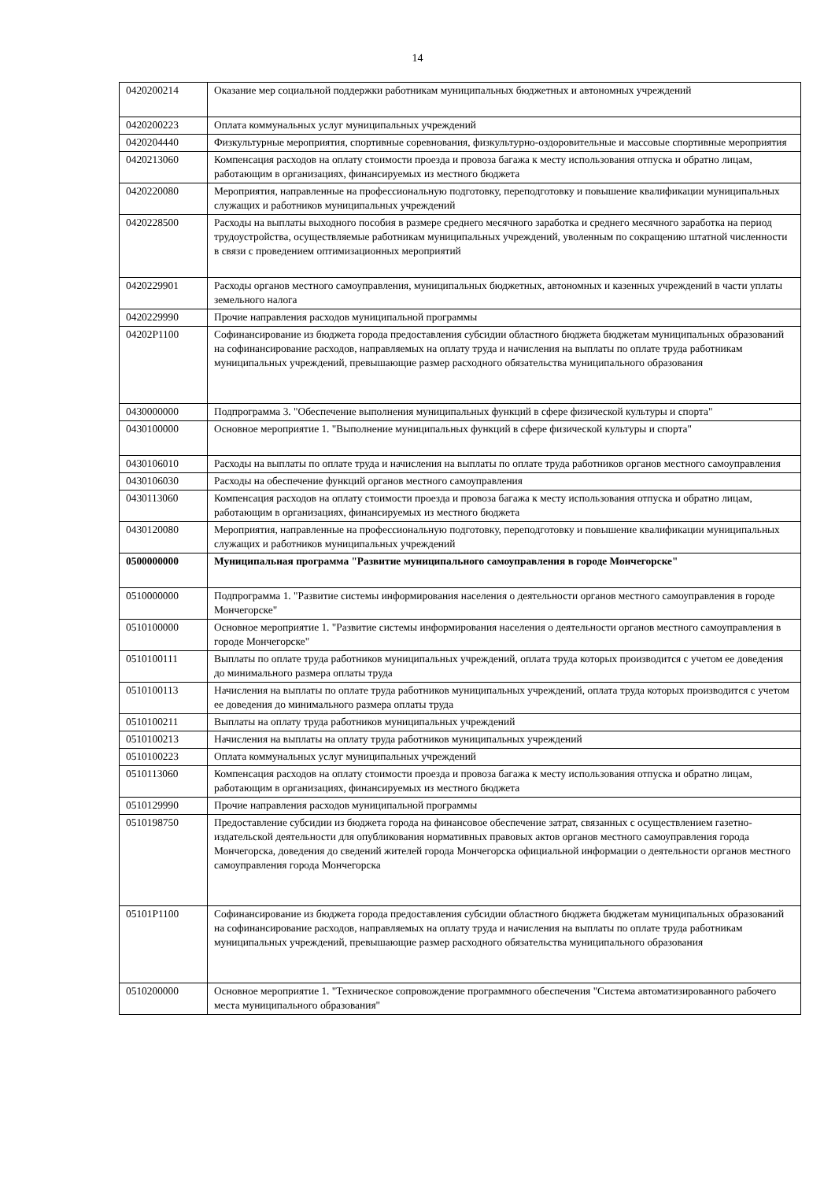14
| 0420200214 | Оказание мер социальной поддержки работникам муниципальных бюджетных и автономных учреждений |
| 0420200223 | Оплата коммунальных услуг муниципальных учреждений |
| 0420204440 | Физкультурные мероприятия, спортивные соревнования, физкультурно-оздоровительные и массовые спортивные мероприятия |
| 0420213060 | Компенсация расходов на оплату стоимости проезда и провоза багажа к месту использования отпуска и обратно лицам, работающим в организациях, финансируемых из местного бюджета |
| 0420220080 | Мероприятия, направленные на профессиональную подготовку, переподготовку и повышение квалификации муниципальных служащих и работников муниципальных учреждений |
| 0420228500 | Расходы на выплаты выходного пособия в размере среднего месячного заработка и среднего месячного заработка на период трудоустройства, осуществляемые работникам муниципальных учреждений, уволенным по сокращению штатной численности в связи с проведением оптимизационных мероприятий |
| 0420229901 | Расходы органов местного самоуправления, муниципальных бюджетных, автономных и казенных учреждений в части уплаты земельного налога |
| 0420229990 | Прочие направления расходов муниципальной программы |
| 04202P1100 | Софинансирование из бюджета города предоставления субсидии областного бюджета бюджетам муниципальных образований на софинансирование расходов, направляемых на оплату труда и начисления на выплаты по оплате труда работникам муниципальных учреждений, превышающие размер расходного обязательства муниципального образования |
| 0430000000 | Подпрограмма 3. "Обеспечение выполнения муниципальных функций в сфере физической культуры и спорта" |
| 0430100000 | Основное мероприятие 1. "Выполнение муниципальных функций в сфере физической культуры и спорта" |
| 0430106010 | Расходы на выплаты по оплате труда и начисления на выплаты по оплате труда работников органов местного самоуправления |
| 0430106030 | Расходы на обеспечение функций органов местного самоуправления |
| 0430113060 | Компенсация расходов на оплату стоимости проезда и провоза багажа к месту использования отпуска и обратно лицам, работающим в организациях, финансируемых из местного бюджета |
| 0430120080 | Мероприятия, направленные на профессиональную подготовку, переподготовку и повышение квалификации муниципальных служащих и работников муниципальных учреждений |
| 0500000000 | Муниципальная программа "Развитие муниципального самоуправления в городе Мончегорске" |
| 0510000000 | Подпрограмма 1. "Развитие системы информирования населения о деятельности органов местного самоуправления в городе Мончегорске" |
| 0510100000 | Основное мероприятие 1. "Развитие системы информирования населения о деятельности органов местного самоуправления в городе Мончегорске" |
| 0510100111 | Выплаты по оплате труда работников муниципальных учреждений, оплата труда которых производится с учетом ее доведения до минимального размера оплаты труда |
| 0510100113 | Начисления на выплаты по оплате труда работников муниципальных учреждений, оплата труда которых производится с учетом ее доведения до минимального размера оплаты труда |
| 0510100211 | Выплаты на оплату труда работников муниципальных учреждений |
| 0510100213 | Начисления на выплаты на оплату труда работников муниципальных учреждений |
| 0510100223 | Оплата коммунальных услуг муниципальных учреждений |
| 0510113060 | Компенсация расходов на оплату стоимости проезда и провоза багажа к месту использования отпуска и обратно лицам, работающим в организациях, финансируемых из местного бюджета |
| 0510129990 | Прочие направления расходов муниципальной программы |
| 0510198750 | Предоставление субсидии из бюджета города на финансовое обеспечение затрат, связанных с осуществлением газетно-издательской деятельности для опубликования нормативных правовых актов органов местного самоуправления города Мончегорска, доведения до сведений жителей города Мончегорска официальной информации о деятельности органов местного самоуправления города Мончегорска |
| 05101P1100 | Софинансирование из бюджета города предоставления субсидии областного бюджета бюджетам муниципальных образований на софинансирование расходов, направляемых на оплату труда и начисления на выплаты по оплате труда работникам муниципальных учреждений, превышающие размер расходного обязательства муниципального образования |
| 0510200000 | Основное мероприятие 1. "Техническое сопровождение программного обеспечения "Система автоматизированного рабочего места муниципального образования" |